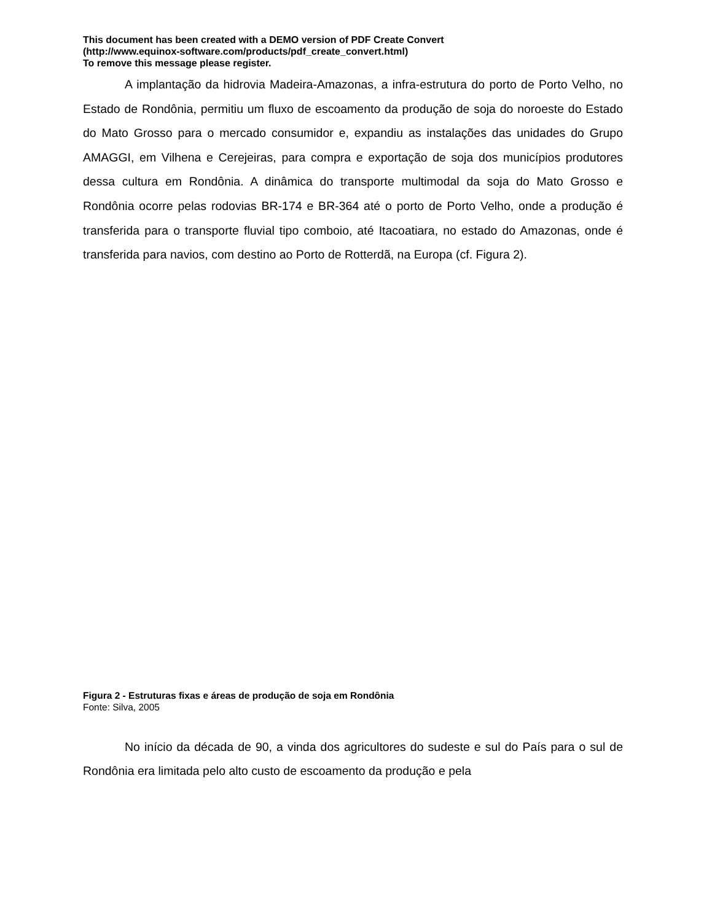This document has been created with a DEMO version of PDF Create Convert
(http://www.equinox-software.com/products/pdf_create_convert.html)
To remove this message please register.
A implantação da hidrovia Madeira-Amazonas, a infra-estrutura do porto de Porto Velho, no Estado de Rondônia, permitiu um fluxo de escoamento da produção de soja do noroeste do Estado do Mato Grosso para o mercado consumidor e, expandiu as instalações das unidades do Grupo AMAGGI, em Vilhena e Cerejeiras, para compra e exportação de soja dos municípios produtores dessa cultura em Rondônia. A dinâmica do transporte multimodal da soja do Mato Grosso e Rondônia ocorre pelas rodovias BR-174 e BR-364 até o porto de Porto Velho, onde a produção é transferida para o transporte fluvial tipo comboio, até Itacoatiara, no estado do Amazonas, onde é transferida para navios, com destino ao Porto de Rotterdã, na Europa (cf. Figura 2).
Figura 2 - Estruturas fixas e áreas de produção de soja em Rondônia
Fonte: Silva, 2005
No início da década de 90, a vinda dos agricultores do sudeste e sul do País para o sul de Rondônia era limitada pelo alto custo de escoamento da produção e pela